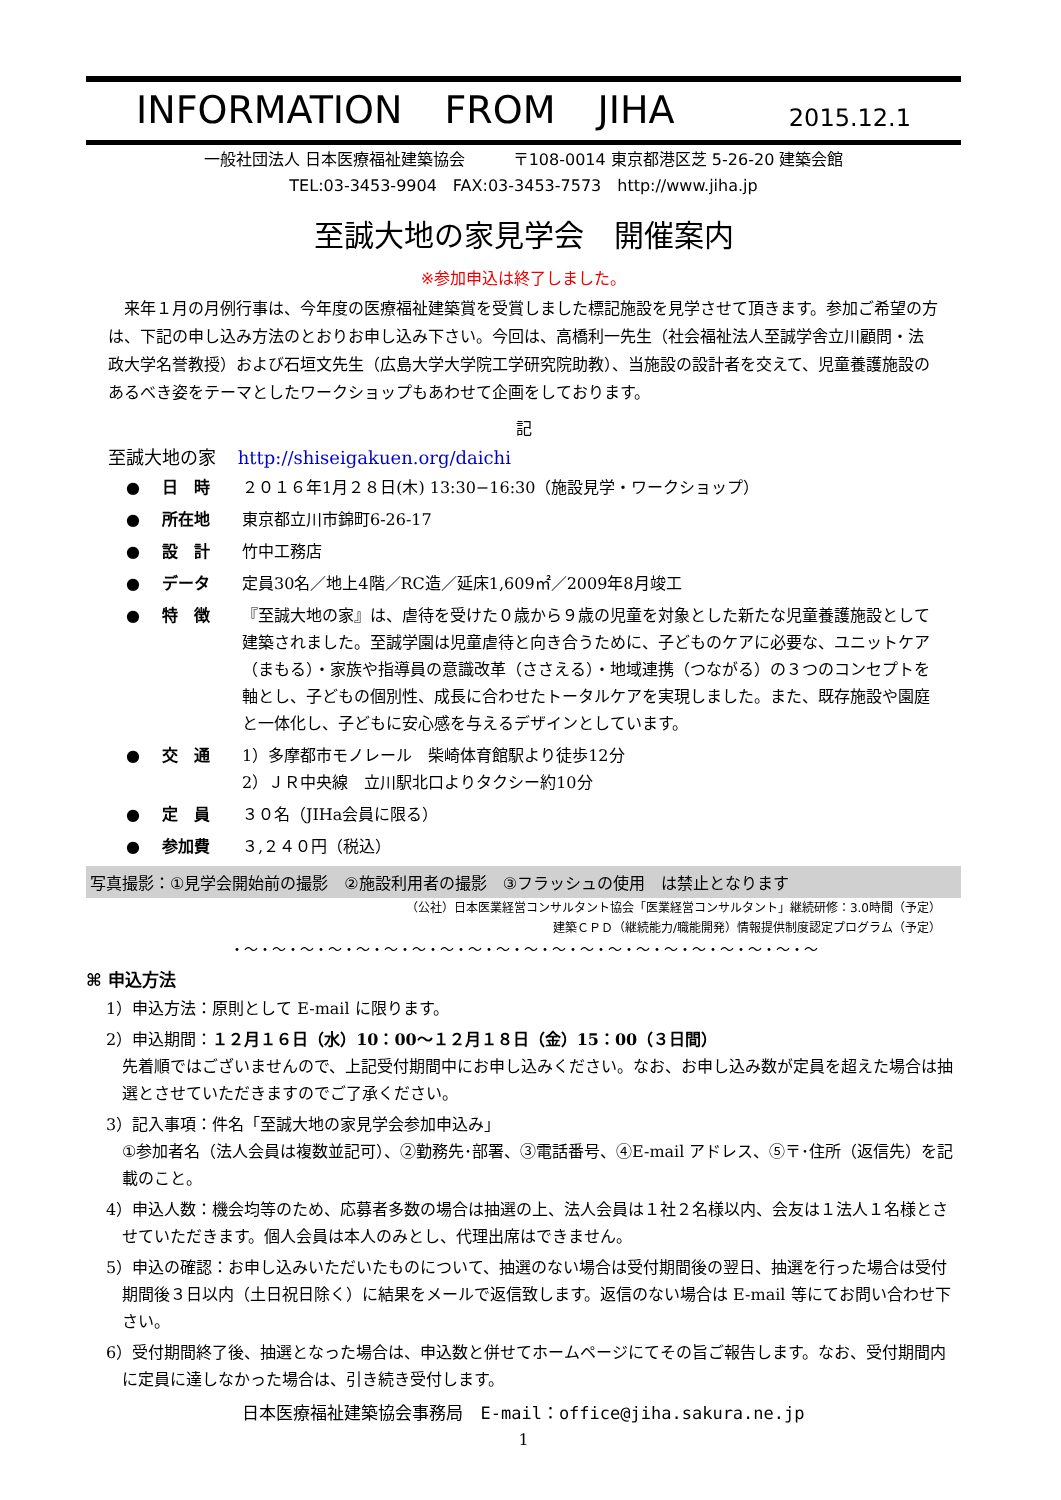INFORMATION FROM JIHA 2015.12.1
一般社団法人 日本医療福祉建築協会　　　〒108-0014 東京都港区芝 5-26-20 建築会館
TEL:03-3453-9904　FAX:03-3453-7573　http://www.jiha.jp
至誠大地の家見学会　開催案内
※参加申込は終了しました。
　来年１月の月例行事は、今年度の医療福祉建築賞を受賞しました標記施設を見学させて頂きます。参加ご希望の方は、下記の申し込み方法のとおりお申し込み下さい。今回は、高橋利一先生（社会福祉法人至誠学舎立川顧問・法政大学名誉教授）および石垣文先生（広島大学大学院工学研究院助教）、当施設の設計者を交えて、児童養護施設のあるべき姿をテーマとしたワークショップもあわせて企画をしております。
記
至誠大地の家 http://shiseigakuen.org/daichi
● 日　時 ２０１６年1月２８日(木) 13:30−16:30（施設見学・ワークショップ）
● 所在地 東京都立川市錦町6-26-17
● 設　計 竹中工務店
● データ 定員30名／地上4階／RC造／延床1,609㎡／2009年8月竣工
● 特　徴 『至誠大地の家』は、虐待を受けた０歳から９歳の児童を対象とした新たな児童養護施設として建築されました。至誠学園は児童虐待と向き合うために、子どものケアに必要な、ユニットケア（まもる）・家族や指導員の意識改革（ささえる）・地域連携（つながる）の３つのコンセプトを軸とし、子どもの個別性、成長に合わせたトータルケアを実現しました。また、既存施設や園庭と一体化し、子どもに安心感を与えるデザインとしています。
● 交　通 1）多摩都市モノレール　柴崎体育館駅より徒歩12分
2）ＪＲ中央線　立川駅北口よりタクシー約10分
● 定　員 ３０名（JIHa会員に限る）
● 参加費 ３,２４０円（税込）
写真撮影：①見学会開始前の撮影　②施設利用者の撮影　③フラッシュの使用　は禁止となります
（公社）日本医業経営コンサルタント協会「医業経営コンサルタント」継続研修：3.0時間（予定）
建築ＣＰＤ（継続能力/職能開発）情報提供制度認定プログラム（予定）
・〜・〜・〜・〜・〜・〜・〜・〜・〜・〜・〜・〜・〜・〜・〜・〜・〜・〜・〜・〜・〜
⌘ 申込方法
1）申込方法：原則として E-mail に限ります。
2）申込期間：１２月１６日（水）10：00〜１２月１８日（金）15：00（３日間）
先着順ではございませんので、上記受付期間中にお申し込みください。なお、お申し込み数が定員を超えた場合は抽選とさせていただきますのでご了承ください。
3）記入事項：件名「至誠大地の家見学会参加申込み」
①参加者名（法人会員は複数並記可）、②勤務先･部署、③電話番号、④E-mail アドレス、⑤〒･住所（返信先）を記載のこと。
4）申込人数：機会均等のため、応募者多数の場合は抽選の上、法人会員は１社２名様以内、会友は１法人１名様とさせていただきます。個人会員は本人のみとし、代理出席はできません。
5）申込の確認：お申し込みいただいたものについて、抽選のない場合は受付期間後の翌日、抽選を行った場合は受付期間後３日以内（土日祝日除く）に結果をメールで返信致します。返信のない場合は E-mail 等にてお問い合わせ下さい。
6）受付期間終了後、抽選となった場合は、申込数と併せてホームページにてその旨ご報告します。なお、受付期間内に定員に達しなかった場合は、引き続き受付します。
日本医療福祉建築協会事務局　E-mail：office@jiha.sakura.ne.jp
1